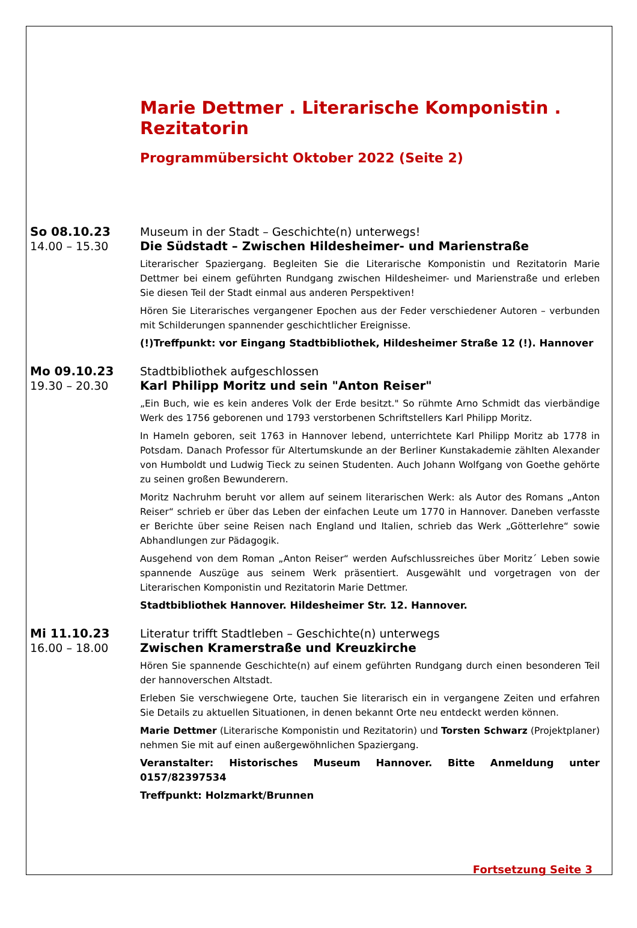Marie Dettmer . Literarische Komponistin . Rezitatorin
Programmübersicht Oktober 2022 (Seite 2)
So 08.10.23 Museum in der Stadt – Geschichte(n) unterwegs!
14.00 – 15.30 Die Südstadt – Zwischen Hildesheimer- und Marienstraße
Literarischer Spaziergang. Begleiten Sie die Literarische Komponistin und Rezitatorin Marie Dettmer bei einem geführten Rundgang zwischen Hildesheimer- und Marienstraße und erleben Sie diesen Teil der Stadt einmal aus anderen Perspektiven!
Hören Sie Literarisches vergangener Epochen aus der Feder verschiedener Autoren – verbunden mit Schilderungen spannender geschichtlicher Ereignisse.
(!)Treffpunkt: vor Eingang Stadtbibliothek, Hildesheimer Straße 12 (!). Hannover
Mo 09.10.23 Stadtbibliothek aufgeschlossen
19.30 – 20.30 Karl Philipp Moritz und sein "Anton Reiser"
„Ein Buch, wie es kein anderes Volk der Erde besitzt." So rühmte Arno Schmidt das vierbändige Werk des 1756 geborenen und 1793 verstorbenen Schriftstellers Karl Philipp Moritz.
In Hameln geboren, seit 1763 in Hannover lebend, unterrichtete Karl Philipp Moritz ab 1778 in Potsdam. Danach Professor für Altertumskunde an der Berliner Kunstakademie zählten Alexander von Humboldt und Ludwig Tieck zu seinen Studenten. Auch Johann Wolfgang von Goethe gehörte zu seinen großen Bewunderern.
Moritz Nachruhm beruht vor allem auf seinem literarischen Werk: als Autor des Romans „Anton Reiser“ schrieb er über das Leben der einfachen Leute um 1770 in Hannover. Daneben verfasste er Berichte über seine Reisen nach England und Italien, schrieb das Werk „Götterlehre“ sowie Abhandlungen zur Pädagogik.
Ausgehend von dem Roman „Anton Reiser“ werden Aufschlussreiches über Moritz´ Leben sowie spannende Auszüge aus seinem Werk präsentiert. Ausgewählt und vorgetragen von der Literarischen Komponistin und Rezitatorin Marie Dettmer.
Stadtbibliothek Hannover. Hildesheimer Str. 12. Hannover.
Mi 11.10.23 Literatur trifft Stadtleben – Geschichte(n) unterwegs
16.00 – 18.00 Zwischen Kramerstraße und Kreuzkirche
Hören Sie spannende Geschichte(n) auf einem geführten Rundgang durch einen besonderen Teil der hannoverschen Altstadt.
Erleben Sie verschwiegene Orte, tauchen Sie literarisch ein in vergangene Zeiten und erfahren Sie Details zu aktuellen Situationen, in denen bekannt Orte neu entdeckt werden können.
Marie Dettmer (Literarische Komponistin und Rezitatorin) und Torsten Schwarz (Projektplaner) nehmen Sie mit auf einen außergewöhnlichen Spaziergang.
Veranstalter: Historisches Museum Hannover. Bitte Anmeldung unter 0157/82397534
Treffpunkt: Holzmarkt/Brunnen
Fortsetzung Seite 3